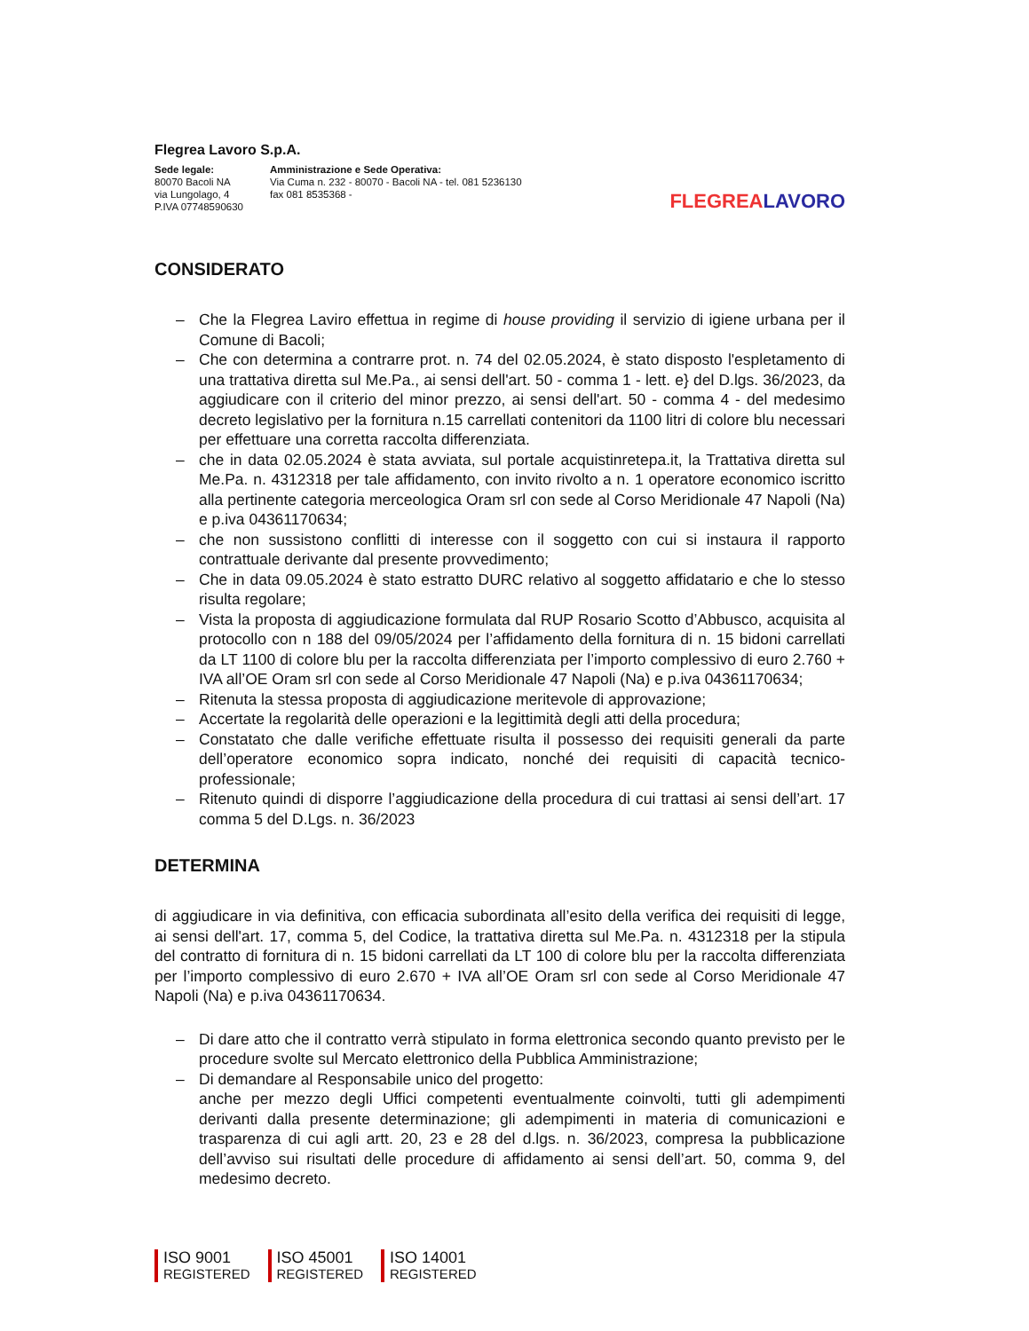Flegrea Lavoro S.p.A.
Sede legale:
80070 Bacoli NA
via Lungolago, 4
P.IVA 07748590630
Amministrazione e Sede Operativa:
Via Cuma n. 232 - 80070 - Bacoli NA - tel. 081 5236130
fax 081 8535368 -
FLEGREALAVORO
CONSIDERATO
– Che la Flegrea Laviro effettua in regime di house providing il servizio di igiene urbana per il Comune di Bacoli;
– Che con determina a contrarre prot. n. 74 del 02.05.2024, è stato disposto l'espletamento di una trattativa diretta sul Me.Pa., ai sensi dell'art. 50 - comma 1 - lett. e} del D.lgs. 36/2023, da aggiudicare con il criterio del minor prezzo, ai sensi dell'art. 50 - comma 4 - del medesimo decreto legislativo per la fornitura n.15 carrellati contenitori da 1100 litri di colore blu necessari per effettuare una corretta raccolta differenziata.
– che in data 02.05.2024 è stata avviata, sul portale acquistinretepa.it, la Trattativa diretta sul Me.Pa. n. 4312318 per tale affidamento, con invito rivolto a n. 1 operatore economico iscritto alla pertinente categoria merceologica Oram srl con sede al Corso Meridionale 47 Napoli (Na) e p.iva 04361170634;
– che non sussistono conflitti di interesse con il soggetto con cui si instaura il rapporto contrattuale derivante dal presente provvedimento;
– Che in data 09.05.2024 è stato estratto DURC relativo al soggetto affidatario e che lo stesso risulta regolare;
– Vista la proposta di aggiudicazione formulata dal RUP Rosario Scotto d’Abbusco, acquisita al protocollo con n 188 del 09/05/2024 per l’affidamento della fornitura di n. 15 bidoni carrellati da LT 1100 di colore blu per la raccolta differenziata per l’importo complessivo di euro 2.760 + IVA all’OE Oram srl con sede al Corso Meridionale 47 Napoli (Na) e p.iva 04361170634;
– Ritenuta la stessa proposta di aggiudicazione meritevole di approvazione;
– Accertate la regolarità delle operazioni e la legittimità degli atti della procedura;
– Constatato che dalle verifiche effettuate risulta il possesso dei requisiti generali da parte dell’operatore economico sopra indicato, nonché dei requisiti di capacità tecnico-professionale;
– Ritenuto quindi di disporre l’aggiudicazione della procedura di cui trattasi ai sensi dell’art. 17 comma 5 del D.Lgs. n. 36/2023
DETERMINA
di aggiudicare in via definitiva, con efficacia subordinata all’esito della verifica dei requisiti di legge, ai sensi dell'art. 17, comma 5, del Codice, la trattativa diretta sul Me.Pa. n. 4312318 per la stipula del contratto di fornitura di n. 15 bidoni carrellati da LT 100 di colore blu per la raccolta differenziata per l’importo complessivo di euro 2.670 + IVA all’OE Oram srl con sede al Corso Meridionale 47 Napoli (Na) e p.iva 04361170634.
– Di dare atto che il contratto verrà stipulato in forma elettronica secondo quanto previsto per le procedure svolte sul Mercato elettronico della Pubblica Amministrazione;
– Di demandare al Responsabile unico del progetto:
anche per mezzo degli Uffici competenti eventualmente coinvolti, tutti gli adempimenti derivanti dalla presente determinazione; gli adempimenti in materia di comunicazioni e trasparenza di cui agli artt. 20, 23 e 28 del d.lgs. n. 36/2023, compresa la pubblicazione dell’avviso sui risultati delle procedure di affidamento ai sensi dell’art. 50, comma 9, del medesimo decreto.
ISO 9001
REGISTERED
ISO 45001
REGISTERED
ISO 14001
REGISTERED